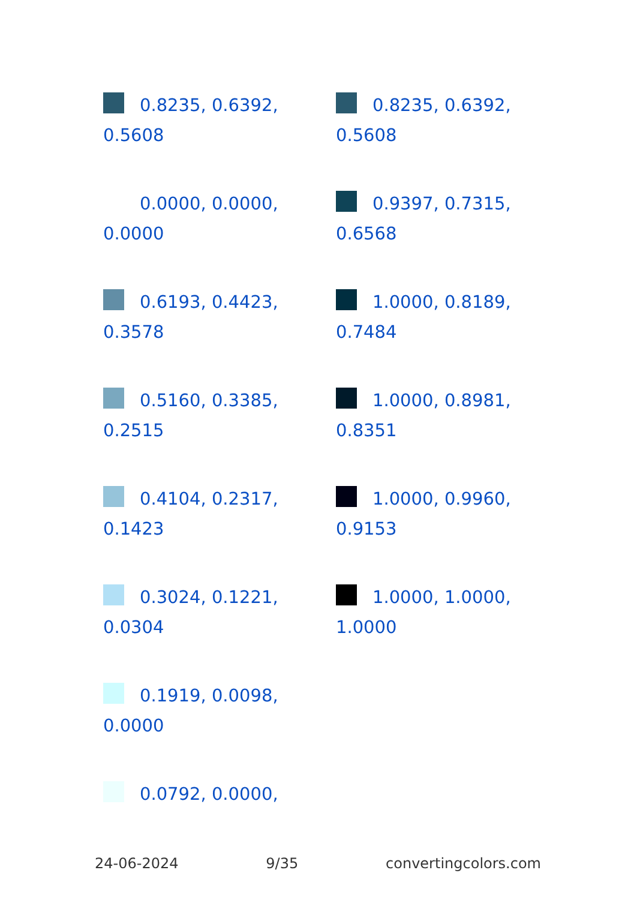0.8235, 0.6392, 0.5608
0.0000, 0.0000, 0.0000
0.6193, 0.4423, 0.3578
0.5160, 0.3385, 0.2515
0.4104, 0.2317, 0.1423
0.3024, 0.1221, 0.0304
0.1919, 0.0098, 0.0000
0.0792, 0.0000,
0.8235, 0.6392, 0.5608
0.9397, 0.7315, 0.6568
1.0000, 0.8189, 0.7484
1.0000, 0.8981, 0.8351
1.0000, 0.9960, 0.9153
1.0000, 1.0000, 1.0000
24-06-2024 9/35 convertingcolors.com